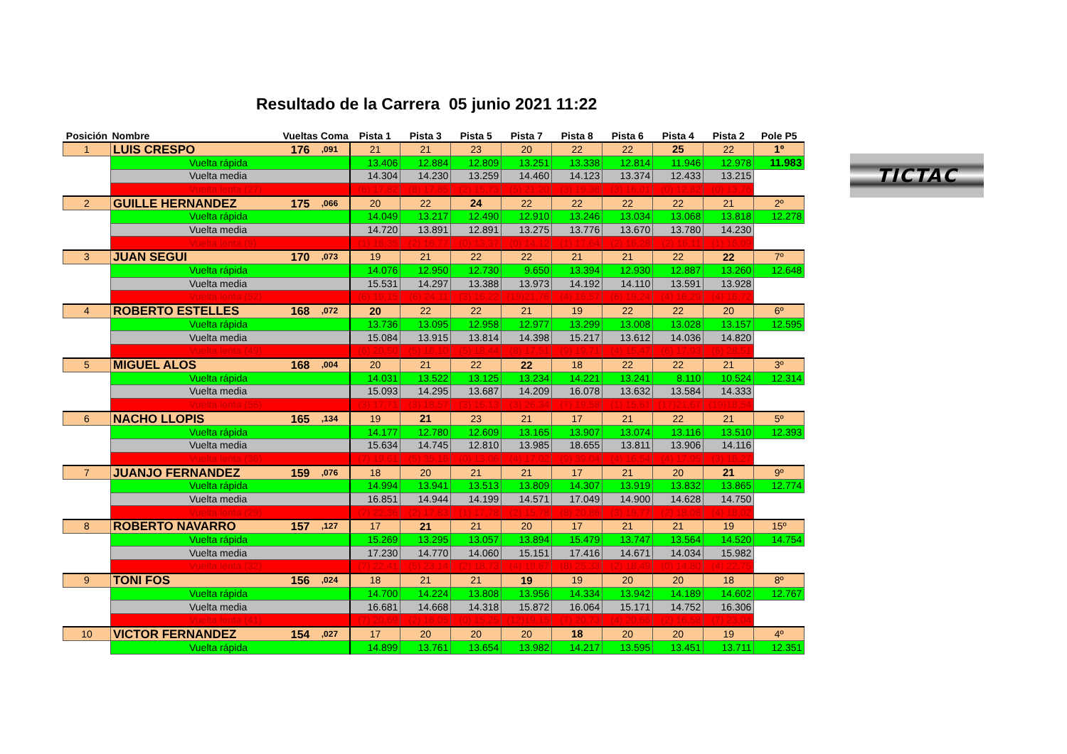Resultado de la Carrera 05 junio 2021 11:22
| Posición | Nombre | Vueltas | Coma | Pista 1 | Pista 3 | Pista 5 | Pista 7 | Pista 8 | Pista 6 | Pista 4 | Pista 2 | Pole P5 |
| --- | --- | --- | --- | --- | --- | --- | --- | --- | --- | --- | --- | --- |
| 1 | LUIS CRESPO | 176 | ,091 | 21 | 21 | 23 | 20 | 22 | 22 | 25 | 22 | 1º |
| | Vuelta rápida | | | 13.406 | 12.884 | 12.809 | 13.251 | 13.338 | 12.814 | 11.946 | 12.978 | 11.983 |
| | Vuelta media | | | 14.304 | 14.230 | 13.259 | 14.460 | 14.123 | 13.374 | 12.433 | 13.215 | |
| | Vuelta lenta (27) | | | (6) 17,82 | (8) 17,85 | (2) 15,73 | (5) 21,20 | (3) 19,36 | (3) 16,01 | (0) 12,82 | (0) 13,76 | |
| 2 | GUILLE HERNANDEZ | 175 | ,066 | 20 | 22 | 24 | 22 | 22 | 22 | 22 | 21 | 2º |
| | Vuelta rápida | | | 14.049 | 13.217 | 12.490 | 12.910 | 13.246 | 13.034 | 13.068 | 13.818 | 12.278 |
| | Vuelta media | | | 14.720 | 13.891 | 12.891 | 13.275 | 13.776 | 13.670 | 13.780 | 14.230 | |
| | Vuelta lenta (9) | | | (1) 18,35 | (2) 16,77 | (0) 13,37 | (0) 14,12 | (1) 17,64 | (2) 16,28 | (2) 16,11 | (1) 16,09 | |
| 3 | JUAN SEGUI | 170 | ,073 | 19 | 21 | 22 | 22 | 21 | 21 | 22 | 22 | 7º |
| | Vuelta rápida | | | 14.076 | 12.950 | 12.730 | 9.650 | 13.394 | 12.930 | 12.887 | 13.260 | 12.648 |
| | Vuelta media | | | 15.531 | 14.297 | 13.388 | 13.973 | 14.192 | 14.110 | 13.591 | 13.928 | |
| | Vuelta lenta (52) | | | (6) 19,15 | (6) 24,11 | (3) 16,22 | (19)21,76 | (4) 16,57 | (6) 19,24 | (4) 16,29 | (4) 16,72 | |
| 4 | ROBERTO ESTELLES | 168 | ,072 | 20 | 22 | 22 | 21 | 19 | 22 | 22 | 20 | 6º |
| | Vuelta rápida | | | 13.736 | 13.095 | 12.958 | 12.977 | 13.299 | 13.008 | 13.028 | 13.157 | 12.595 |
| | Vuelta media | | | 15.084 | 13.915 | 13.814 | 14.398 | 15.217 | 13.612 | 14.036 | 14.820 | |
| | Vuelta lenta (49) | | | (6) 20,50 | (5) 16,10 | (5) 18,44 | (8) 17,51 | (9) 19,71 | (4) 15,47 | (6) 17,93 | (6) 28,51 | |
| 5 | MIGUEL ALOS | 168 | ,004 | 20 | 21 | 22 | 22 | 18 | 22 | 22 | 21 | 3º |
| | Vuelta rápida | | | 14.031 | 13.522 | 13.125 | 13.234 | 14.221 | 13.241 | 8.110 | 10.524 | 12.314 |
| | Vuelta media | | | 15.093 | 14.295 | 13.687 | 14.209 | 16.078 | 13.632 | 13.584 | 14.333 | |
| | Vuelta lenta (56) | | | (3) 17,71 | (3) 18,57 | (3) 16,13 | (3) 26,34 | (7) 19,58 | (1) 15,61 | (17)21,67 | (19)18,54 | |
| 6 | NACHO LLOPIS | 165 | ,134 | 19 | 21 | 23 | 21 | 17 | 21 | 22 | 21 | 5º |
| | Vuelta rápida | | | 14.177 | 12.780 | 12.609 | 13.165 | 13.907 | 13.074 | 13.116 | 13.510 | 12.393 |
| | Vuelta media | | | 15.634 | 14.745 | 12.810 | 13.985 | 18.655 | 13.811 | 13.906 | 14.116 | |
| | Vuelta lenta (36) | | | (7) 19,61 | (5) 35,16 | (0) 13,06 | (4) 17,02 | (9) 39,04 | (4) 16,54 | (4) 17,95 | (3) 16,27 | |
| 7 | JUANJO FERNANDEZ | 159 | ,076 | 18 | 20 | 21 | 21 | 17 | 21 | 20 | 21 | 9º |
| | Vuelta rápida | | | 14.994 | 13.941 | 13.513 | 13.809 | 14.307 | 13.919 | 13.832 | 13.865 | 12.774 |
| | Vuelta media | | | 16.851 | 14.944 | 14.199 | 14.571 | 17.049 | 14.900 | 14.628 | 14.750 | |
| | Vuelta lenta (29) | | | (7) 22,36 | (2) 17,83 | (1) 17,78 | (2) 15,78 | (8) 20,86 | (3) 19,77 | (2) 18,08 | (4) 18,02 | |
| 8 | ROBERTO NAVARRO | 157 | ,127 | 17 | 21 | 21 | 20 | 17 | 21 | 21 | 19 | 15º |
| | Vuelta rápida | | | 15.269 | 13.295 | 13.057 | 13.894 | 15.479 | 13.747 | 13.564 | 14.520 | 14.754 |
| | Vuelta media | | | 17.230 | 14.770 | 14.060 | 15.151 | 17.416 | 14.671 | 14.034 | 15.982 | |
| | Vuelta lenta (32) | | | (7) 22,41 | (5) 23,14 | (2) 18,73 | (4) 19,67 | (8) 25,33 | (2) 18,49 | (0) 14,80 | (4) 22,75 | |
| 9 | TONI FOS | 156 | ,024 | 18 | 21 | 21 | 19 | 19 | 20 | 20 | 18 | 8º |
| | Vuelta rápida | | | 14.700 | 14.224 | 13.808 | 13.956 | 14.334 | 13.942 | 14.189 | 14.602 | 12.767 |
| | Vuelta media | | | 16.681 | 14.668 | 14.318 | 15.872 | 16.064 | 15.171 | 14.752 | 16.306 | |
| | Vuelta lenta (41) | | | (7) 20,69 | (2) 16,05 | (0) 15,25 | (12)19,15 | (7) 20,73 | (4) 20,66 | (2) 16,58 | (7) 23,04 | |
| 10 | VICTOR FERNANDEZ | 154 | ,027 | 17 | 20 | 20 | 20 | 18 | 20 | 20 | 19 | 4º |
| | Vuelta rápida | | | 14.899 | 13.761 | 13.654 | 13.982 | 14.217 | 13.595 | 13.451 | 13.711 | 12.351 |
TICTAC